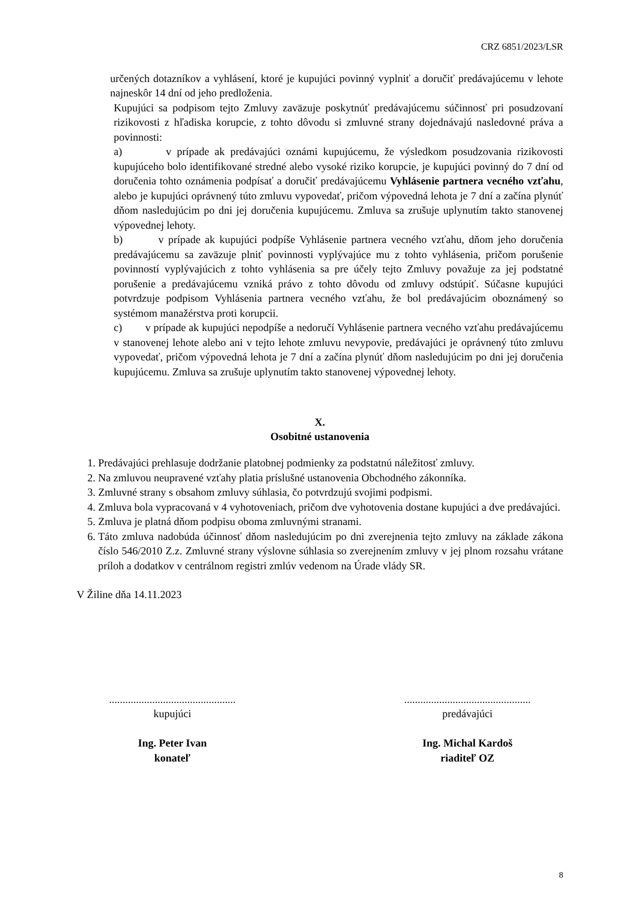CRZ 6851/2023/LSR
určených dotazníkov a vyhlásení, ktoré je kupujúci povinný vyplniť a doručiť predávajúcemu v lehote najneskôr 14 dní od jeho predloženia.
Kupujúci sa podpisom tejto Zmluvy zaväzuje poskytnúť predávajúcemu súčinnosť pri posudzovaní rizikovosti z hľadiska korupcie, z tohto dôvodu si zmluvné strany dojednávajú nasledovné práva a povinnosti:
a) v prípade ak predávajúci oznámi kupujúcemu, že výsledkom posudzovania rizikovosti kupujúceho bolo identifikované stredné alebo vysoké riziko korupcie, je kupujúci povinný do 7 dní od doručenia tohto oznámenia podpísať a doručiť predávajúcemu Vyhlásenie partnera vecného vzťahu, alebo je kupujúci oprávnený túto zmluvu vypovedať, pričom výpovedná lehota je 7 dní a začína plynúť dňom nasledujúcim po dni jej doručenia kupujúcemu. Zmluva sa zrušuje uplynutím takto stanovenej výpovednej lehoty.
b) v prípade ak kupujúci podpíše Vyhlásenie partnera vecného vzťahu, dňom jeho doručenia predávajúcemu sa zaväzuje plniť povinnosti vyplývajúce mu z tohto vyhlásenia, pričom porušenie povinností vyplývajúcich z tohto vyhlásenia sa pre účely tejto Zmluvy považuje za jej podstatné porušenie a predávajúcemu vzniká právo z tohto dôvodu od zmluvy odstúpiť. Súčasne kupujúci potvrdzuje podpisom Vyhlásenia partnera vecného vzťahu, že bol predávajúcim oboznámený so systémom manažérstva proti korupcii.
c) v prípade ak kupujúci nepodpíše a nedoručí Vyhlásenie partnera vecného vzťahu predávajúcemu v stanovenej lehote alebo ani v tejto lehote zmluvu nevypovie, predávajúci je oprávnený túto zmluvu vypovedať, pričom výpovedná lehota je 7 dní a začína plynúť dňom nasledujúcim po dni jej doručenia kupujúcemu. Zmluva sa zrušuje uplynutím takto stanovenej výpovednej lehoty.
X.
Osobitné ustanovenia
1. Predávajúci prehlasuje dodržanie platobnej podmienky za podstatnú náležitosť zmluvy.
2. Na zmluvou neupravené vzťahy platia príslušné ustanovenia Obchodného zákonníka.
3. Zmluvné strany s obsahom zmluvy súhlasia, čo potvrdzujú svojimi podpismi.
4. Zmluva bola vypracovaná v 4 vyhotoveniach, pričom dve vyhotovenia dostane kupujúci a dve predávajúci.
5. Zmluva je platná dňom podpisu oboma zmluvnými stranami.
6. Táto zmluva nadobúda účinnosť dňom nasledujúcim po dni zverejnenia tejto zmluvy na základe zákona číslo 546/2010 Z.z. Zmluvné strany výslovne súhlasia so zverejnením zmluvy v jej plnom rozsahu vrátane príloh a dodatkov v centrálnom registri zmlúv vedenom na Úrade vlády SR.
V Žiline dňa 14.11.2023
...............................................
kupujúci
Ing. Peter Ivan
konateľ
...............................................
predávajúci
Ing. Michal Kardoš
riaditeľ OZ
8